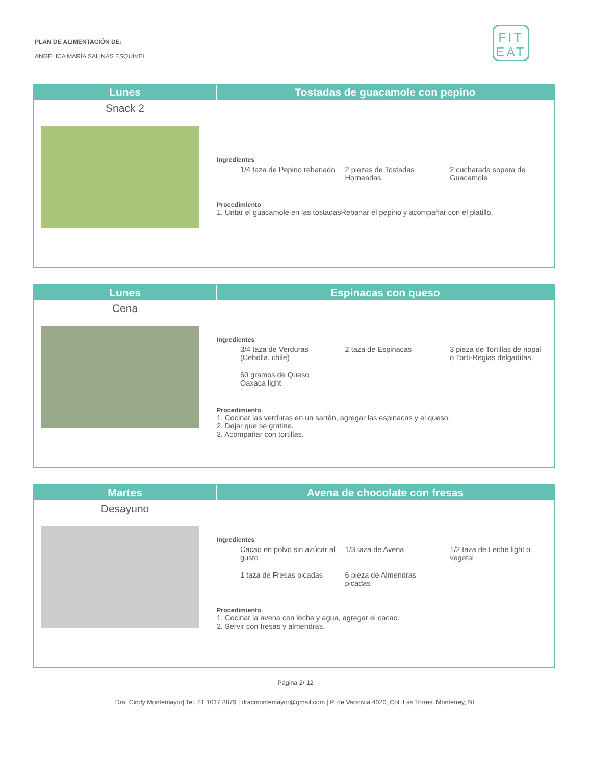PLAN DE ALIMENTACIÓN DE:
ANGÉLICA MARÍA SALINAS ESQUIVEL
FIT
EAT
Lunes Tostadas de guacamole con pepino
Snack 2
Ingredientes
1/4 taza de Pepino rebanado
2 piezas de Tostadas Horneadas
2 cucharada sopera de Guacamole
Procedimiento
1. Untar el guacamole en las tostadasRebanar el pepino y acompañar con el platillo.
Lunes Espinacas con queso
Cena
Ingredientes
3/4 taza de Verduras (Cebolla, chile)
2 taza de Espinacas
3 pieza de Tortillas de nopal o Torti-Regias delgaditas
60 gramos de Queso Oaxaca light
Procedimiento
1. Cocinar las verduras en un sartén, agregar las espinacas y el queso.
2. Dejar que se gratine.
3. Acompañar con tortillas.
Martes Avena de chocolate con fresas
Desayuno
Ingredientes
Cacao en polvo sin azúcar al gusto
1/3 taza de Avena
1/2 taza de Leche light o vegetal
1 taza de Fresas picadas
6 pieza de Almendras picadas
Procedimiento
1. Cocinar la avena con leche y agua, agregar el cacao.
2. Servir con fresas y almendras.
Página 2/ 12
Dra. Cindy Montemayor| Tel. 81 1017 8879 | dracmontemayor@gmail.com | P. de Varsovia 4020, Col. Las Torres. Monterrey, NL